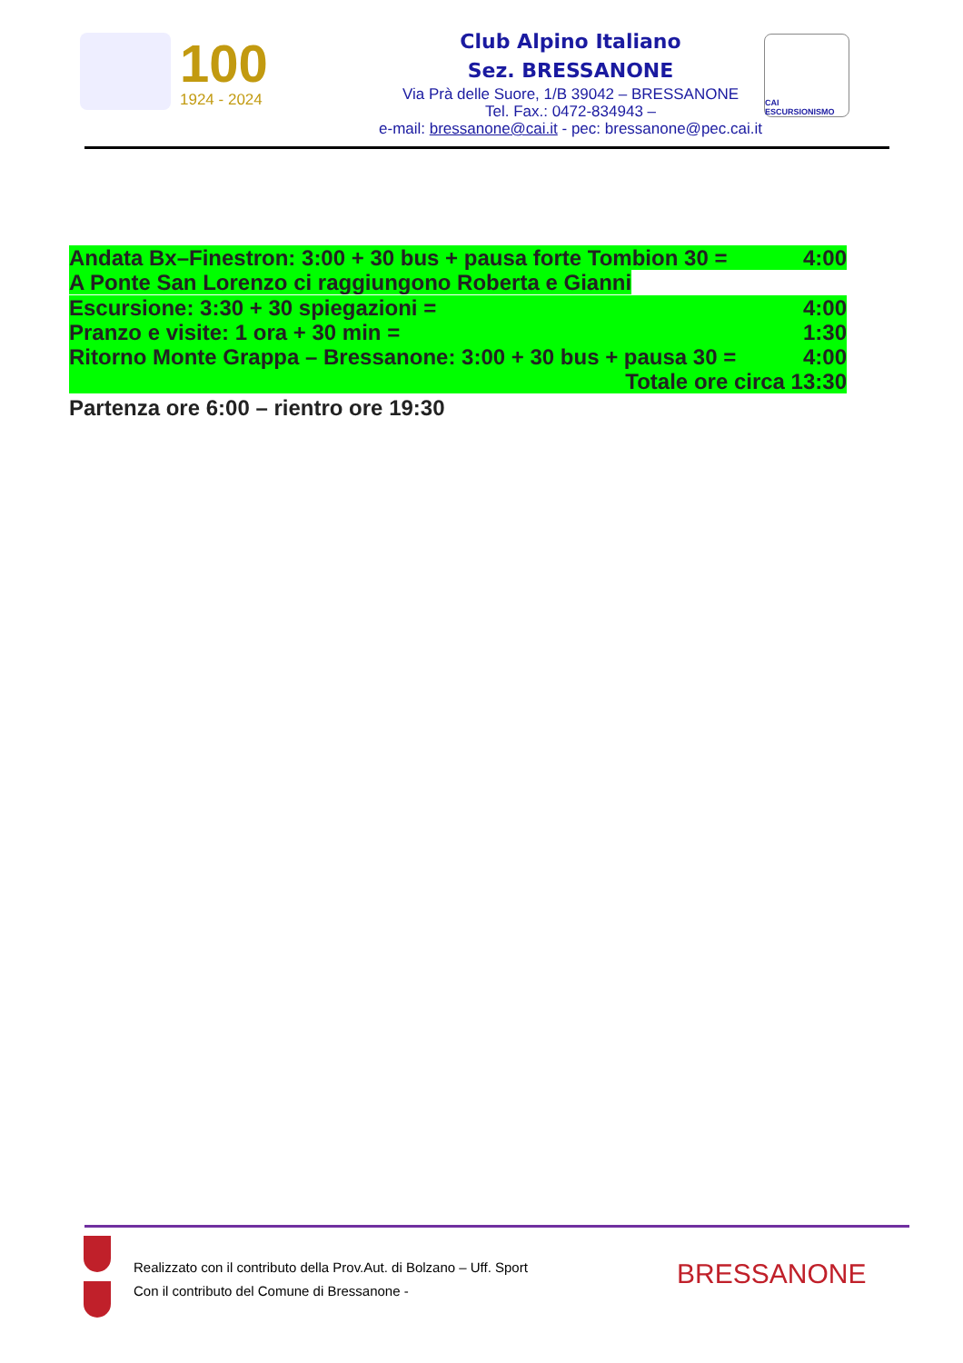100
1924 - 2024
Club Alpino Italiano
Sez. BRESSANONE
Via Prà delle Suore, 1/B 39042 – BRESSANONE
Tel. Fax.: 0472-834943 –
e-mail: bressanone@cai.it - pec: bressanone@pec.cai.it
CAI ESCURSIONISMO
Andata Bx–Finestron: 3:00 + 30 bus + pausa forte Tombion 30 = 4:00
A Ponte San Lorenzo ci raggiungono Roberta e Gianni
Escursione: 3:30 + 30 spiegazioni = 4:00
Pranzo e visite: 1 ora + 30 min = 1:30
Ritorno Monte Grappa – Bressanone: 3:00 + 30 bus + pausa 30 = 4:00
Totale ore circa 13:30
Partenza ore 6:00 – rientro ore 19:30
Realizzato con il contributo della Prov.Aut. di Bolzano – Uff. Sport
Con il contributo del Comune di Bressanone -
BRESSANONE